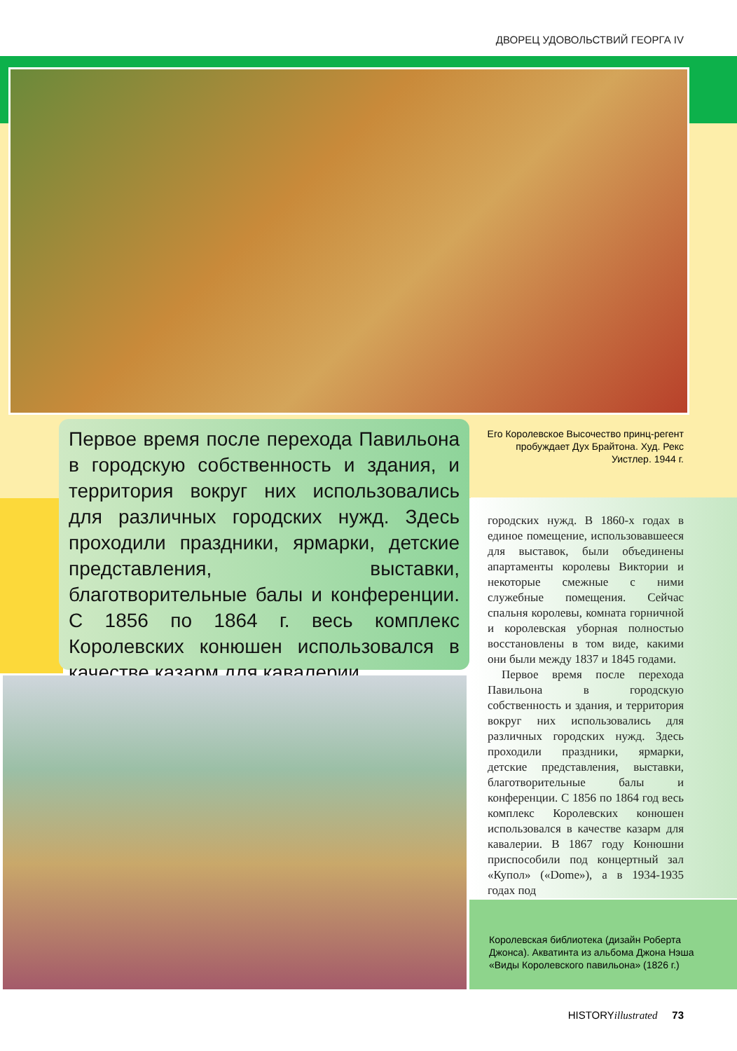ДВОРЕЦ УДОВОЛЬСТВИЙ ГЕОРГА IV
Первое время после перехода Павильона в городскую собственность и здания, и территория вокруг них использовались для различных городских нужд. Здесь проходили праздники, ярмарки, детские представления, выставки, благотворительные балы и конференции. С 1856 по 1864 г. весь комплекс Королевских конюшен использовался в качестве казарм для кавалерии.
Его Королевское Высочество принц-регент пробуждает Дух Брайтона. Худ. Рекс Уистлер. 1944 г.
городских нужд. В 1860-х годах в единое помещение, использовавшееся для выставок, были объединены апартаменты королевы Виктории и некоторые смежные с ними служебные помещения. Сейчас спальня королевы, комната горничной и королевская уборная полностью восстановлены в том виде, какими они были между 1837 и 1845 годами.
Первое время после перехода Павильона в городскую собственность и здания, и территория вокруг них использовались для различных городских нужд. Здесь проходили праздники, ярмарки, детские представления, выставки, благотворительные балы и конференции. С 1856 по 1864 год весь комплекс Королевских конюшен использовался в качестве казарм для кавалерии. В 1867 году Конюшни приспособили под концертный зал «Купол» («Dome»), а в 1934-1935 годах под
Королевская библиотека (дизайн Роберта Джонса). Акватинта из альбома Джона Нэша «Виды Королевского павильона» (1826 г.)
HISTORYillustrated 73